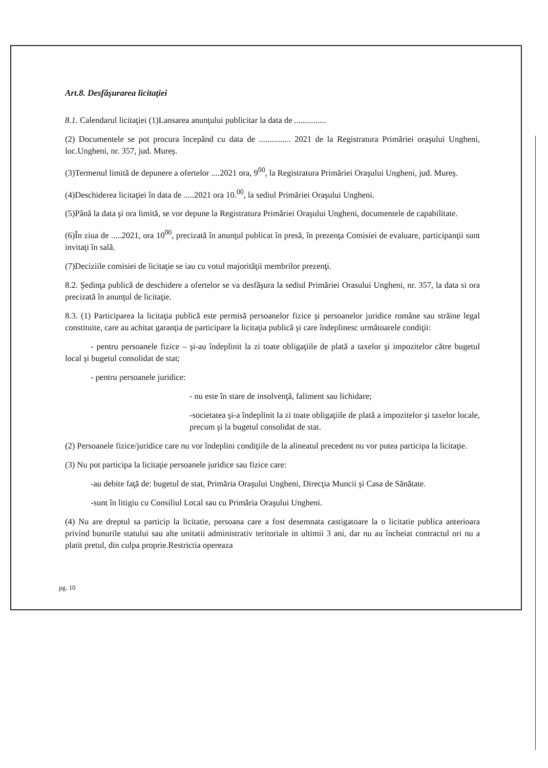Art.8. Desfăşurarea licitaţiei
8.1. Calendarul licitaţiei (1)Lansarea anunţului publicitar la data de ...............
(2) Documentele se pot procura începând cu data de ............... 2021 de la Registratura Primăriei oraşului Ungheni, loc.Ungheni, nr. 357, jud. Mureş.
(3)Termenul limită de depunere a ofertelor ....2021 ora, 9<sup>00</sup>, la Registratura Primăriei Oraşului Ungheni, jud. Mureş.
(4)Deschiderea licitaţiei în data de .....2021 ora 10.<sup>00</sup>, la sediul Primăriei Oraşului Ungheni.
(5)Până la data şi ora limită, se vor depune la Registratura Primăriei Oraşului Ungheni, documentele de capabilitate.
(6)În ziua de .....2021, ora 10<sup>00</sup>, precizată în anunţul publicat în presă, în prezenţa Comisiei de evaluare, participanţii sunt invitaţi în sală.
(7)Deciziile comisiei de licitaţie se iau cu votul majorităţii membrilor prezenţi.
8.2. Şedinţa publică de deschidere a ofertelor se va desfăşura la sediul Primăriei Orasului Ungheni, nr. 357, la data si ora precizată în anunţul de licitaţie.
8.3. (1) Participarea la licitaţia publică este permisă persoanelor fizice şi persoanelor juridice române sau străine legal constituite, care au achitat garanţia de participare la licitaţia publică şi care îndeplinesc următoarele condiţii:
- pentru persoanele fizice – şi-au îndeplinit la zi toate obligaţiile de plată a taxelor şi impozitelor către bugetul local şi bugetul consolidat de stat;
- pentru persoanele juridice:
- nu este în stare de insolvenţă, faliment sau lichidare;
-societatea şi-a îndeplinit la zi toate obligaţiile de plată a impozitelor şi taxelor locale, precum şi la bugetul consolidat de stat.
(2) Persoanele fizice/juridice care nu vor îndeplini condiţiile de la alineatul precedent nu vor putea participa la licitaţie.
(3) Nu pot participa la licitaţie persoanele juridice sau fizice care:
-au debite faţă de: bugetul de stat, Primăria Oraşului Ungheni, Direcţia Muncii şi Casa de Sănătate.
-sunt în litigiu cu Consiliul Local sau cu Primăria Oraşului Ungheni.
(4) Nu are dreptul sa particip la licitatie, persoana care a fost desemnata castigatoare la o licitatie publica anterioara privind bunurile statului sau alte unitatii administrativ teritoriale in ultimii 3 ani, dar nu au încheiat contractul ori nu a platit pretul, din culpa proprie.Restrictia opereaza
pg. 10